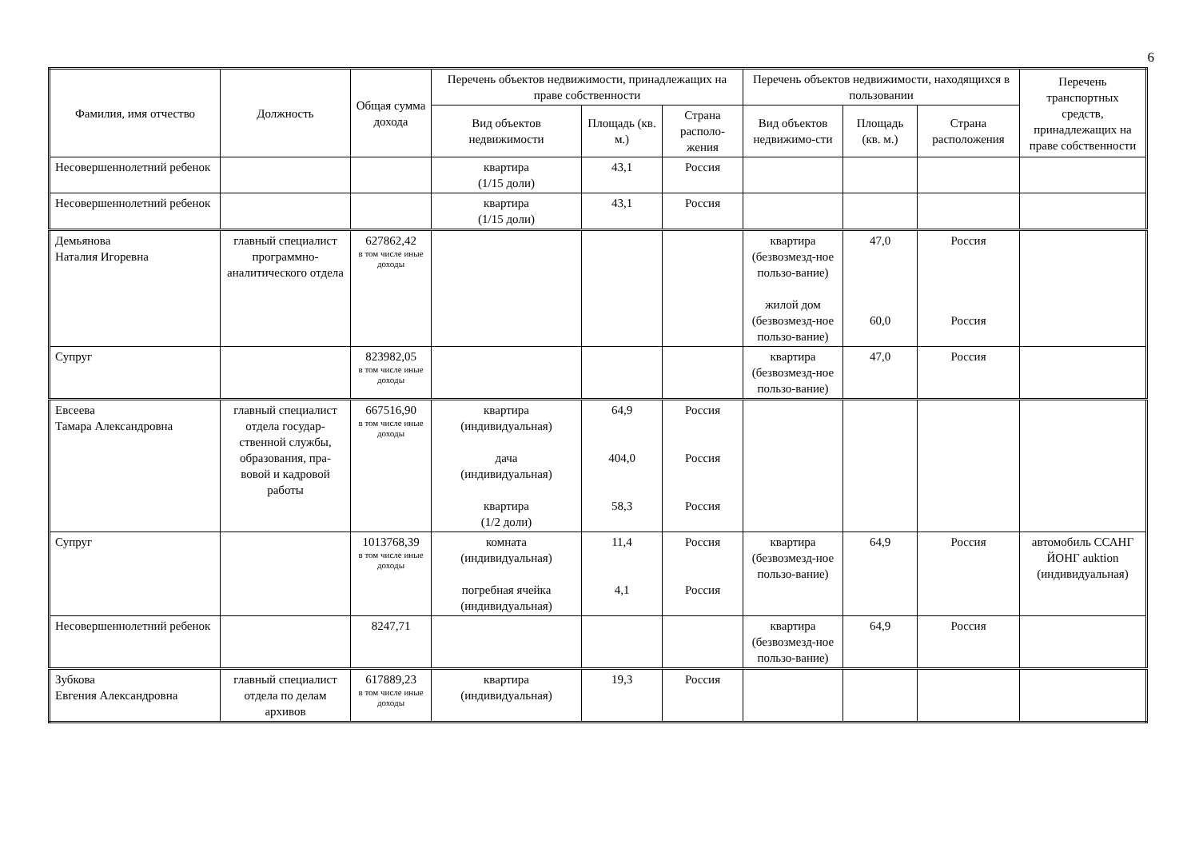6
| Фамилия, имя отчество | Должность | Общая сумма дохода | Перечень объектов недвижимости, принадлежащих на праве собственности | | | Перечень объектов недвижимости, находящихся в пользовании | | | Перечень транспортных средств, принадлежащих на праве собственности |
| --- | --- | --- | --- | --- | --- | --- | --- | --- | --- |
| | | | Вид объектов недвижимости | Площадь (кв. м.) | Страна располо-жения | Вид объектов недвижимо-сти | Площадь (кв. м.) | Страна расположения | |
| Несовершеннолетний ребенок | | | квартира (1/15 доли) | 43,1 | Россия | | | | |
| Несовершеннолетний ребенок | | | квартира (1/15 доли) | 43,1 | Россия | | | | |
| Демьянова Наталия Игоревна | главный специалист программно-аналитического отдела | 627862,42 в том числе иные доходы | | | | квартира (безвозмезд-ное пользо-вание) жилой дом (безвозмезд-ное пользо-вание) | 47,0 60,0 | Россия Россия | |
| Супруг | | 823982,05 в том числе иные доходы | | | | квартира (безвозмезд-ное пользо-вание) | 47,0 | Россия | |
| Евсеева Тамара Александровна | главный специалист отдела государ-ственной службы, образования, пра-вовой и кадровой работы | 667516,90 в том числе иные доходы | квартира (индивидуальная) дача (индивидуальная) квартира (1/2 доли) | 64,9 404,0 58,3 | Россия Россия Россия | | | | |
| Супруг | | 1013768,39 в том числе иные доходы | комната (индивидуальная) погребная ячейка (индивидуальная) | 11,4 4,1 | Россия Россия | квартира (безвозмезд-ное пользо-вание) | 64,9 | Россия | автомобиль ССАНГ ЙОНГ auktion (индивидуальная) |
| Несовершеннолетний ребенок | | 8247,71 | | | | квартира (безвозмезд-ное пользо-вание) | 64,9 | Россия | |
| Зубкова Евгения Александровна | главный специалист отдела по делам архивов | 617889,23 в том числе иные доходы | квартира (индивидуальная) | 19,3 | Россия | | | | |